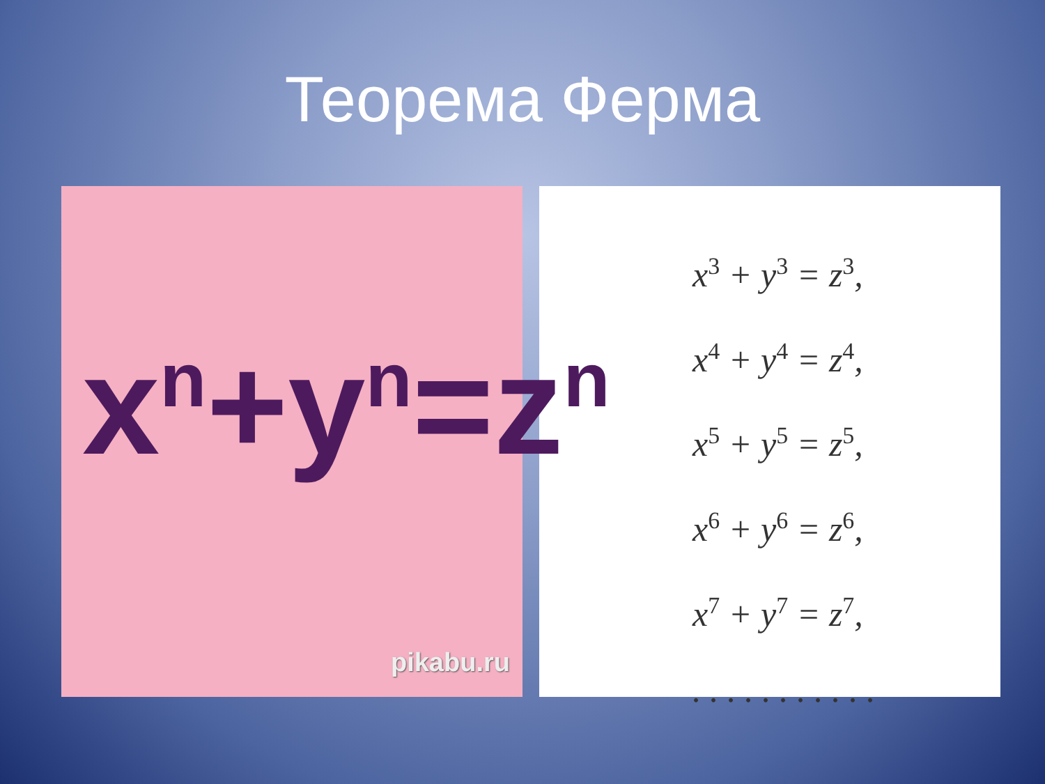Теорема Ферма
x<sup>n</sup>+y<sup>n</sup>=z<sup>n</sup>
pikabu.ru
x<sup>3</sup> + y<sup>3</sup> = z<sup>3</sup>,
x<sup>4</sup> + y<sup>4</sup> = z<sup>4</sup>,
x<sup>5</sup> + y<sup>5</sup> = z<sup>5</sup>,
x<sup>6</sup> + y<sup>6</sup> = z<sup>6</sup>,
x<sup>7</sup> + y<sup>7</sup> = z<sup>7</sup>,
. . . . . . . . . . .